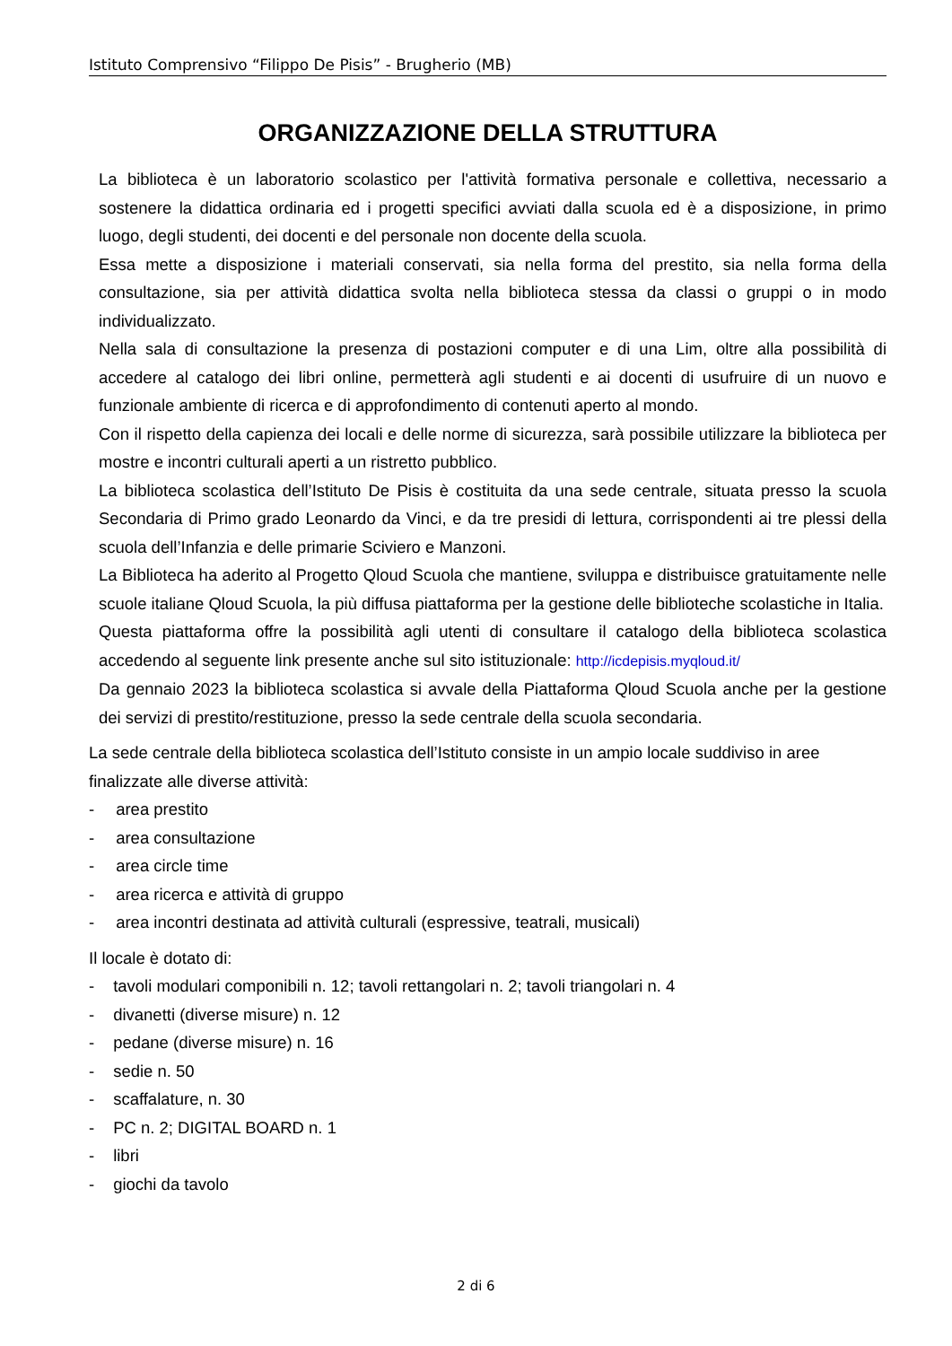Istituto Comprensivo “Filippo De Pisis” - Brugherio (MB)
ORGANIZZAZIONE DELLA STRUTTURA
La biblioteca è un laboratorio scolastico per l'attività formativa personale e collettiva, necessario a sostenere la didattica ordinaria ed i progetti specifici avviati dalla scuola ed è a disposizione, in primo luogo, degli studenti, dei docenti e del personale non docente della scuola.
Essa mette a disposizione i materiali conservati, sia nella forma del prestito, sia nella forma della consultazione, sia per attività didattica svolta nella biblioteca stessa da classi o gruppi o in modo individualizzato.
Nella sala di consultazione la presenza di postazioni computer e di una Lim, oltre alla possibilità di accedere al catalogo dei libri online, permetterà agli studenti e ai docenti di usufruire di un nuovo e funzionale ambiente di ricerca e di approfondimento di contenuti aperto al mondo.
Con il rispetto della capienza dei locali e delle norme di sicurezza, sarà possibile utilizzare la biblioteca per mostre e incontri culturali aperti a un ristretto pubblico.
La biblioteca scolastica dell’Istituto De Pisis è costituita da una sede centrale, situata presso la scuola Secondaria di Primo grado Leonardo da Vinci, e da tre presidi di lettura, corrispondenti ai tre plessi della scuola dell’Infanzia e delle primarie Sciviero e Manzoni.
La Biblioteca ha aderito al Progetto Qloud Scuola che mantiene, sviluppa e distribuisce gratuitamente nelle scuole italiane Qloud Scuola, la più diffusa piattaforma per la gestione delle biblioteche scolastiche in Italia.
Questa piattaforma offre la possibilità agli utenti di consultare il catalogo della biblioteca scolastica accedendo al seguente link presente anche sul sito istituzionale: http://icdepisis.myqloud.it/
Da gennaio 2023 la biblioteca scolastica si avvale della Piattaforma Qloud Scuola anche per la gestione dei servizi di prestito/restituzione, presso la sede centrale della scuola secondaria.
La sede centrale della biblioteca scolastica dell’Istituto consiste in un ampio locale suddiviso in aree finalizzate alle diverse attività:
- area prestito
- area consultazione
- area circle time
- area ricerca e attività di gruppo
- area incontri destinata ad attività culturali (espressive, teatrali, musicali)
Il locale è dotato di:
- tavoli modulari componibili n. 12; tavoli rettangolari n. 2; tavoli triangolari n. 4
- divanetti (diverse misure) n. 12
- pedane (diverse misure) n. 16
- sedie n. 50
- scaffalature, n. 30
- PC n. 2; DIGITAL BOARD n. 1
- libri
- giochi da tavolo
2 di 6